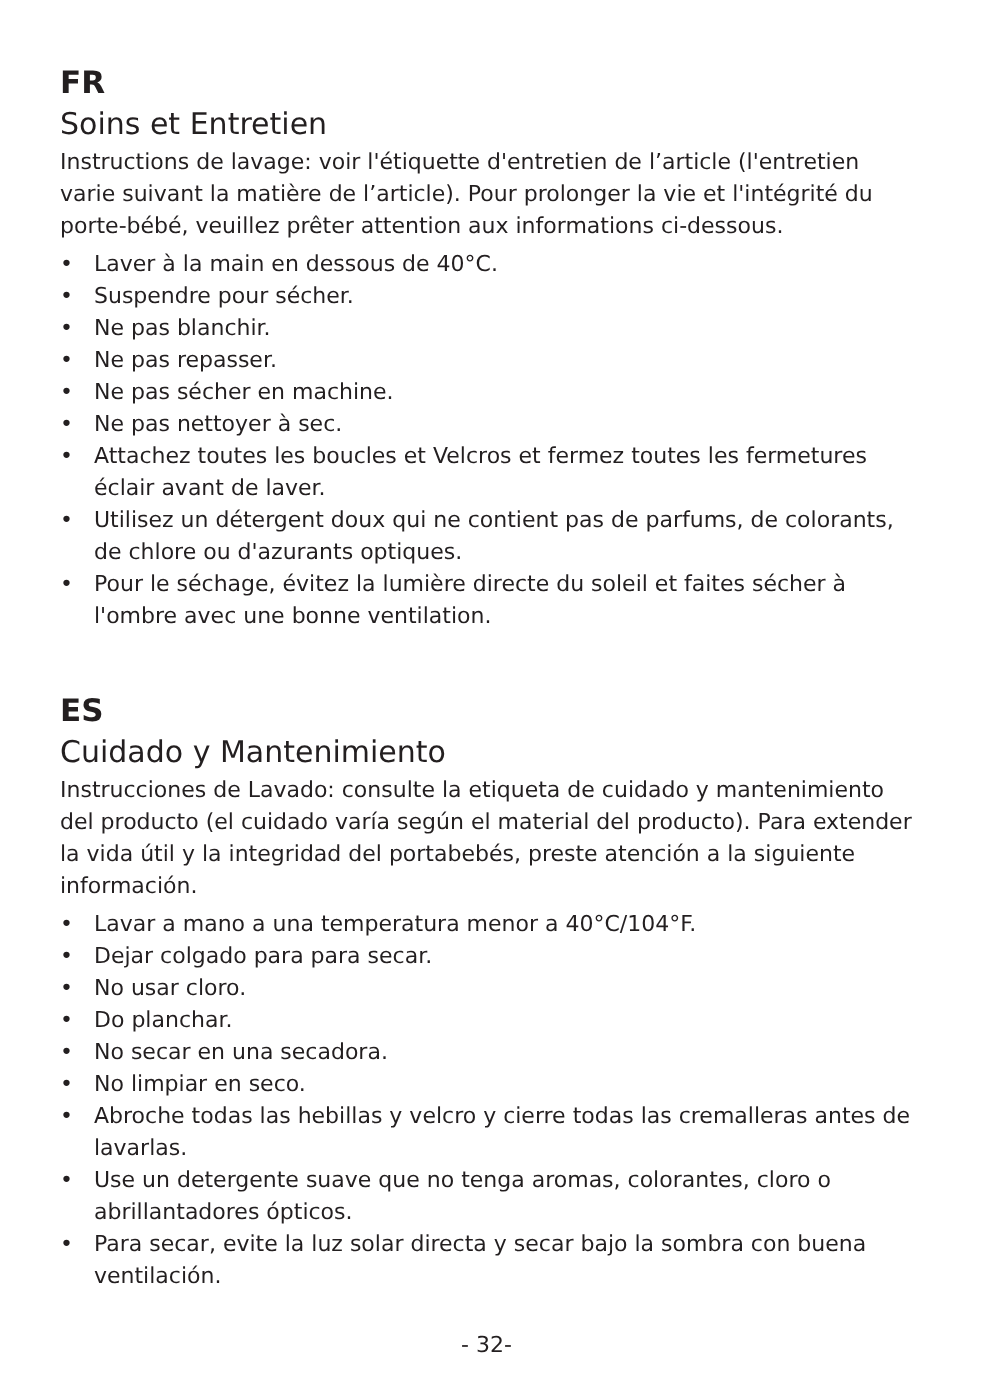FR
Soins et Entretien
Instructions de lavage: voir l'étiquette d'entretien de l’article (l'entretien varie suivant la matière de l’article). Pour prolonger la vie et l'intégrité du porte-bébé, veuillez prêter attention aux informations ci-dessous.
• Laver à la main en dessous de 40°C.
• Suspendre pour sécher.
• Ne pas blanchir.
• Ne pas repasser.
• Ne pas sécher en machine.
• Ne pas nettoyer à sec.
• Attachez toutes les boucles et Velcros et fermez toutes les fermetures éclair avant de laver.
• Utilisez un détergent doux qui ne contient pas de parfums, de colorants, de chlore ou d'azurants optiques.
• Pour le séchage, évitez la lumière directe du soleil et faites sécher à l'ombre avec une bonne ventilation.
ES
Cuidado y Mantenimiento
Instrucciones de Lavado: consulte la etiqueta de cuidado y mantenimiento del producto (el cuidado varía según el material del producto). Para extender la vida útil y la integridad del portabebés, preste atención a la siguiente información.
• Lavar a mano a una temperatura menor a 40°C/104°F.
• Dejar colgado para para secar.
• No usar cloro.
• Do planchar.
• No secar en una secadora.
• No limpiar en seco.
• Abroche todas las hebillas y velcro y cierre todas las cremalleras antes de lavarlas.
• Use un detergente suave que no tenga aromas, colorantes, cloro o abrillantadores ópticos.
• Para secar, evite la luz solar directa y secar bajo la sombra con buena ventilación.
- 32-